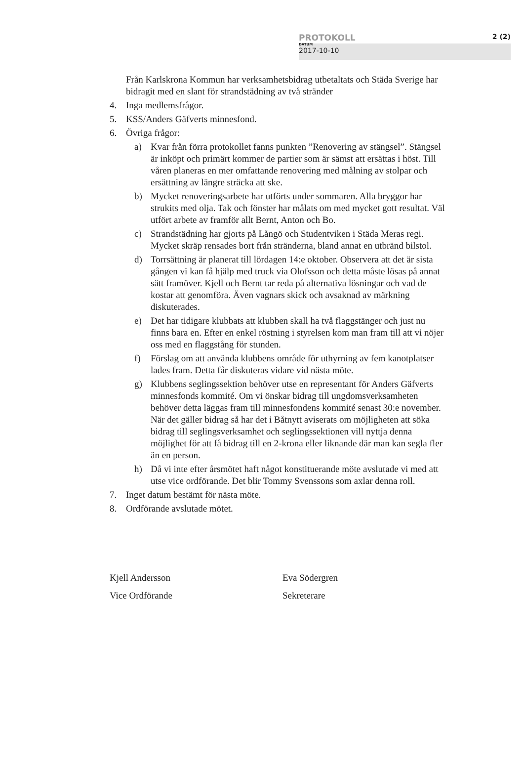PROTOKOLL 2 (2)
DATUM
2017-10-10
Från Karlskrona Kommun har verksamhetsbidrag utbetaltats och Städa Sverige har bidragit med en slant för strandstädning av två stränder
4. Inga medlemsfrågor.
5. KSS/Anders Gäfverts minnesfond.
6. Övriga frågor:
a) Kvar från förra protokollet fanns punkten ”Renovering av stängsel”. Stängsel är inköpt och primärt kommer de partier som är sämst att ersättas i höst. Till våren planeras en mer omfattande renovering med målning av stolpar och ersättning av längre sträcka att ske.
b) Mycket renoveringsarbete har utförts under sommaren. Alla bryggor har strukits med olja. Tak och fönster har målats om med mycket gott resultat. Väl utfört arbete av framför allt Bernt, Anton och Bo.
c) Strandstädning har gjorts på Långö och Studentviken i Städa Meras regi. Mycket skräp rensades bort från stränderna, bland annat en utbränd bilstol.
d) Torrsättning är planerat till lördagen 14:e oktober. Observera att det är sista gången vi kan få hjälp med truck via Olofsson och detta måste lösas på annat sätt framöver. Kjell och Bernt tar reda på alternativa lösningar och vad de kostar att genomföra. Även vagnars skick och avsaknad av märkning diskuterades.
e) Det har tidigare klubbats att klubben skall ha två flaggstänger och just nu finns bara en. Efter en enkel röstning i styrelsen kom man fram till att vi nöjer oss med en flaggstång för stunden.
f) Förslag om att använda klubbens område för uthyrning av fem kanotplatser lades fram. Detta får diskuteras vidare vid nästa möte.
g) Klubbens seglingssektion behöver utse en representant för Anders Gäfverts minnesfonds kommité. Om vi önskar bidrag till ungdomsverksamheten behöver detta läggas fram till minnesfondens kommité senast 30:e november. När det gäller bidrag så har det i Båtnytt aviserats om möjligheten att söka bidrag till seglingsverksamhet och seglingssektionen vill nyttja denna möjlighet för att få bidrag till en 2-krona eller liknande där man kan segla fler än en person.
h) Då vi inte efter årsmötet haft något konstituerande möte avslutade vi med att utse vice ordförande. Det blir Tommy Svenssons som axlar denna roll.
7. Inget datum bestämt för nästa möte.
8. Ordförande avslutade mötet.
Kjell Andersson
Vice Ordförande
Eva Södergren
Sekreterare